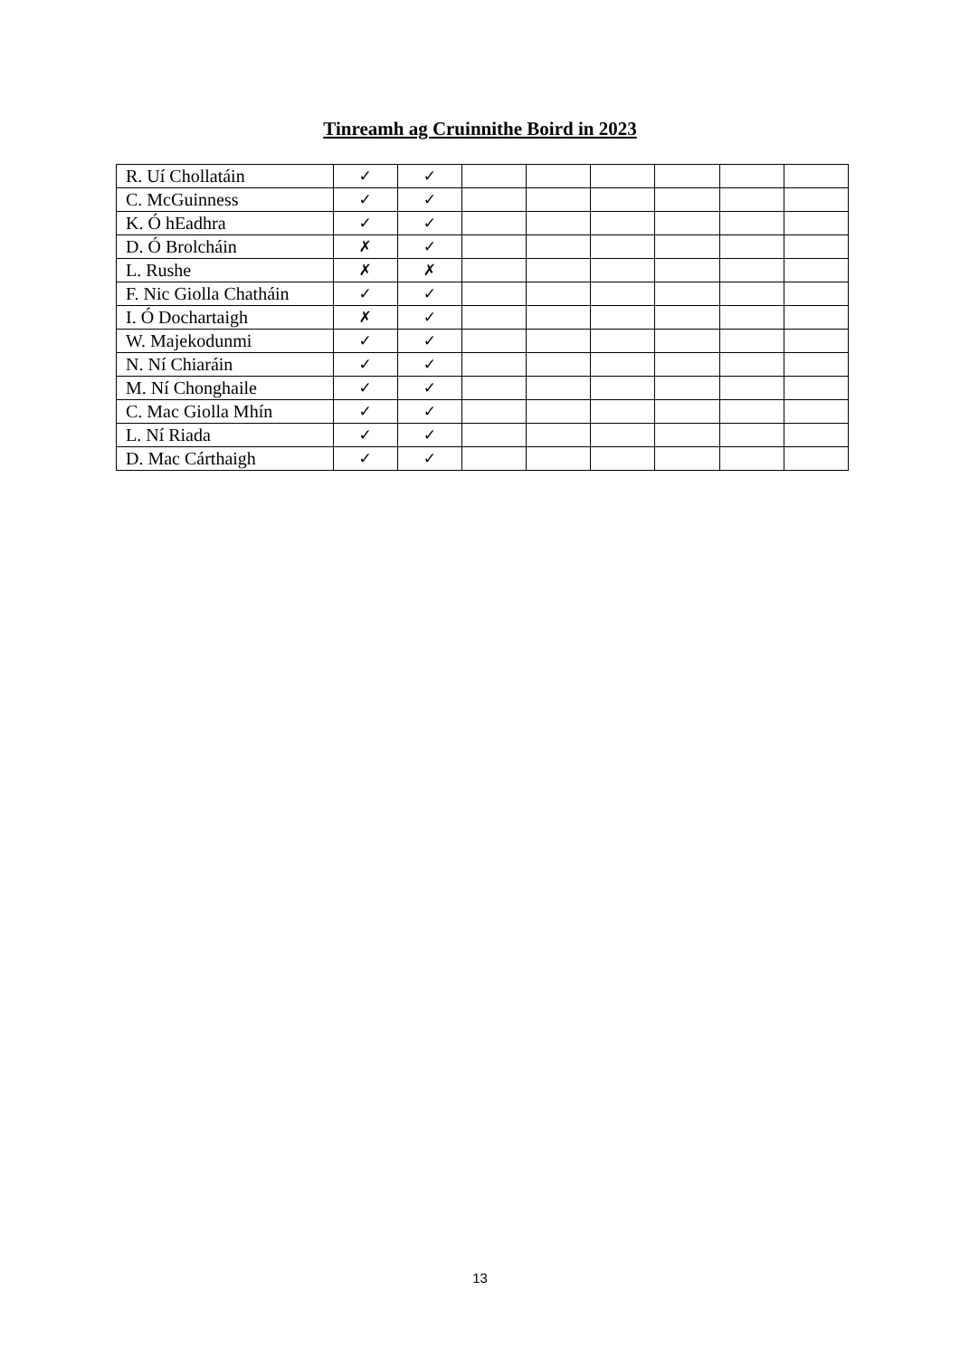Tinreamh ag Cruinnithe Boird in 2023
| R. Uí Chollatáin | ✓ | ✓ | | | | | | |
| C. McGuinness | ✓ | ✓ | | | | | | |
| K. Ó hEadhra | ✓ | ✓ | | | | | | |
| D. Ó Brolcháin | ✗ | ✓ | | | | | | |
| L. Rushe | ✗ | ✗ | | | | | | |
| F. Nic Giolla Chatháin | ✓ | ✓ | | | | | | |
| I. Ó Dochartaigh | ✗ | ✓ | | | | | | |
| W. Majekodunmi | ✓ | ✓ | | | | | | |
| N. Ní Chiaráin | ✓ | ✓ | | | | | | |
| M. Ní Chonghaile | ✓ | ✓ | | | | | | |
| C. Mac Giolla Mhín | ✓ | ✓ | | | | | | |
| L. Ní Riada | ✓ | ✓ | | | | | | |
| D. Mac Cárthaigh | ✓ | ✓ | | | | | | |
13